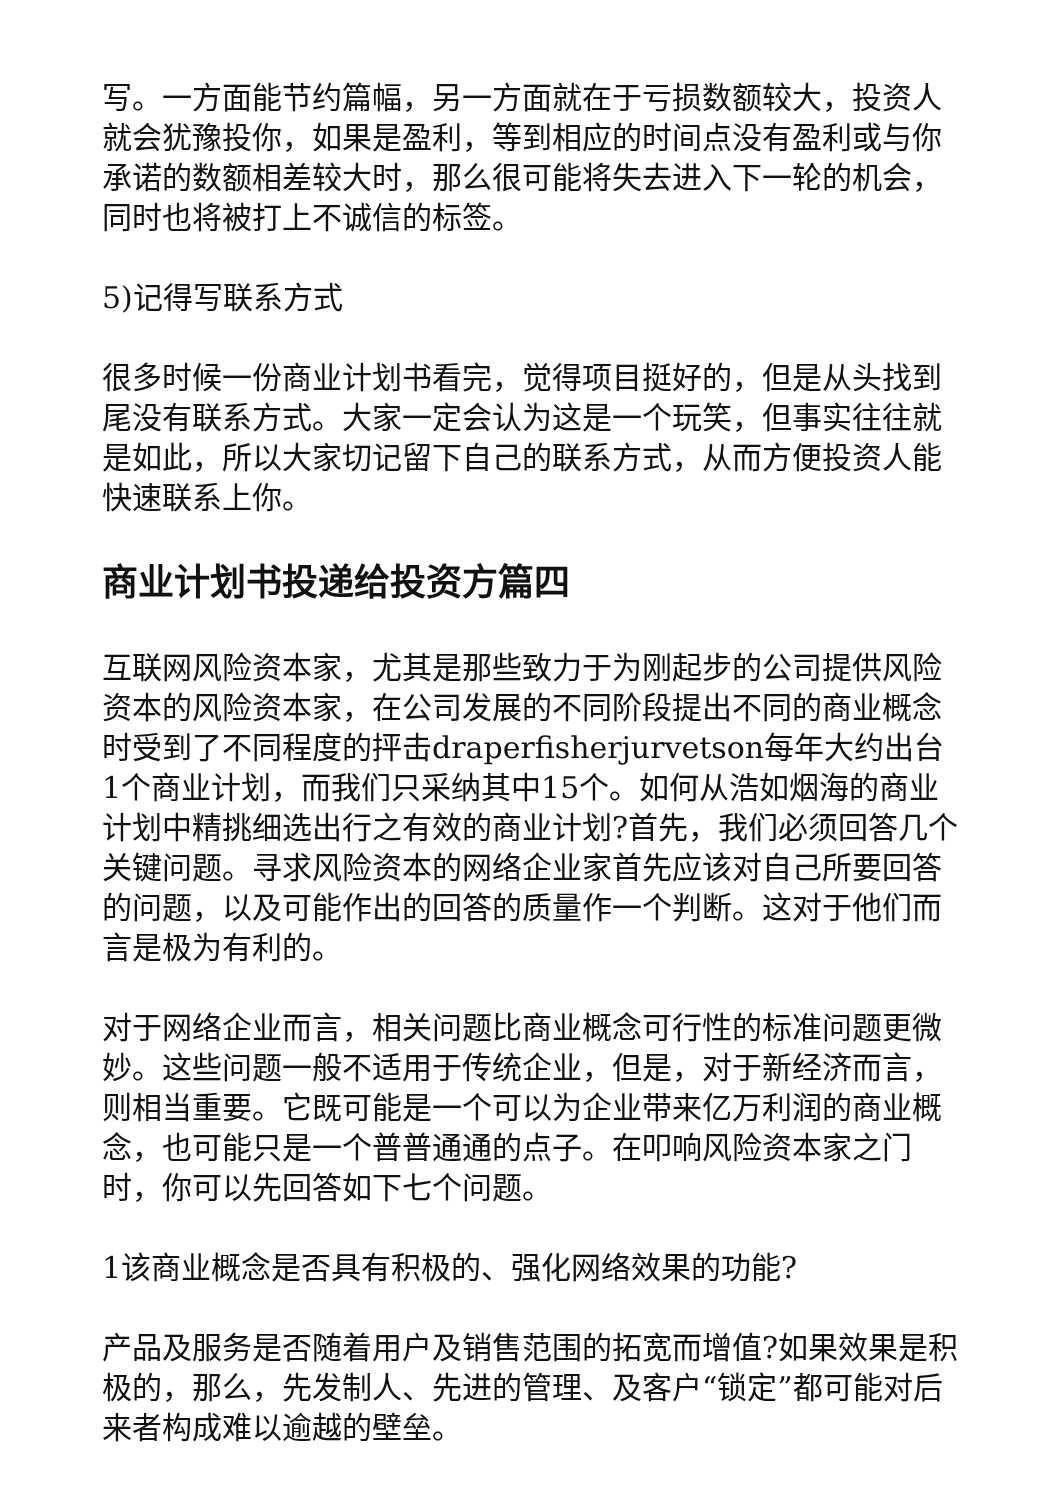写。一方面能节约篇幅，另一方面就在于亏损数额较大，投资人就会犹豫投你，如果是盈利，等到相应的时间点没有盈利或与你承诺的数额相差较大时，那么很可能将失去进入下一轮的机会，同时也将被打上不诚信的标签。
5)记得写联系方式
很多时候一份商业计划书看完，觉得项目挺好的，但是从头找到尾没有联系方式。大家一定会认为这是一个玩笑，但事实往往就是如此，所以大家切记留下自己的联系方式，从而方便投资人能快速联系上你。
商业计划书投递给投资方篇四
互联网风险资本家，尤其是那些致力于为刚起步的公司提供风险资本的风险资本家，在公司发展的不同阶段提出不同的商业概念时受到了不同程度的抨击draperfisherjurvetson每年大约出台1个商业计划，而我们只采纳其中15个。如何从浩如烟海的商业计划中精挑细选出行之有效的商业计划?首先，我们必须回答几个关键问题。寻求风险资本的网络企业家首先应该对自己所要回答的问题，以及可能作出的回答的质量作一个判断。这对于他们而言是极为有利的。
对于网络企业而言，相关问题比商业概念可行性的标准问题更微妙。这些问题一般不适用于传统企业，但是，对于新经济而言，则相当重要。它既可能是一个可以为企业带来亿万利润的商业概念，也可能只是一个普普通通的点子。在叩响风险资本家之门时，你可以先回答如下七个问题。
1该商业概念是否具有积极的、强化网络效果的功能?
产品及服务是否随着用户及销售范围的拓宽而增值?如果效果是积极的，那么，先发制人、先进的管理、及客户“锁定”都可能对后来者构成难以逾越的壁垒。